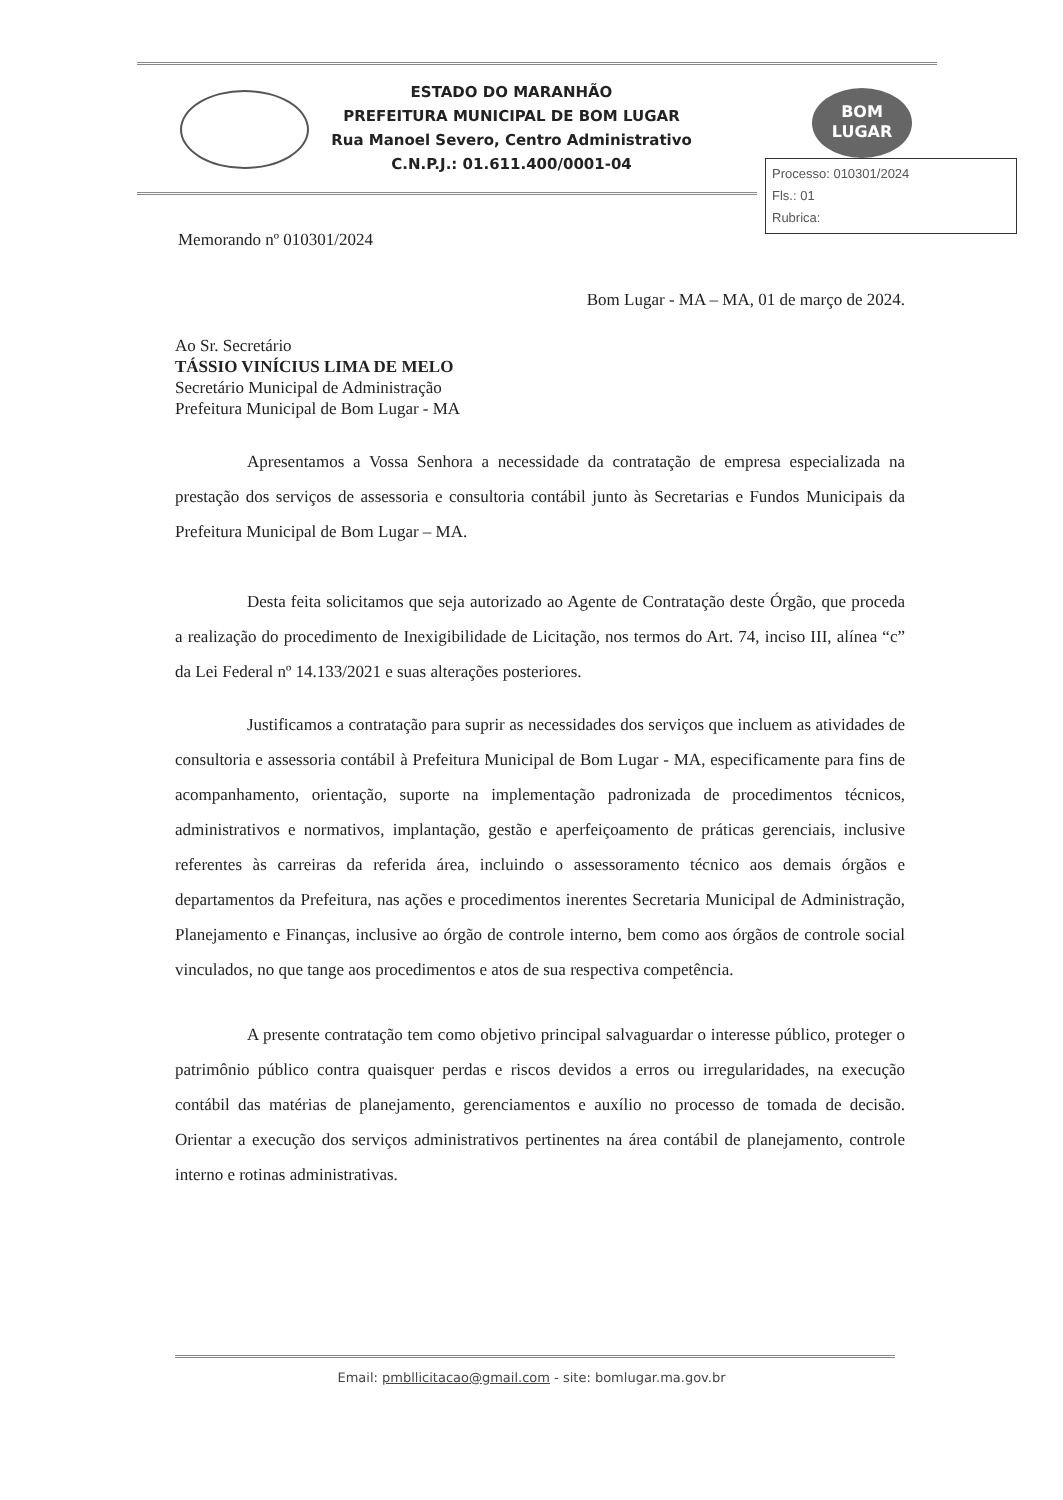BOM
LUGAR
ESTADO DO MARANHÃO
PREFEITURA MUNICIPAL DE BOM LUGAR
Rua Manoel Severo, Centro Administrativo
C.N.P.J.: 01.611.400/0001-04
Processo: 010301/2024
Fls.: 01
Rubrica:
Memorando nº 010301/2024
Bom Lugar - MA – MA, 01 de março de 2024.
Ao Sr. Secretário
TÁSSIO VINÍCIUS LIMA DE MELO
Secretário Municipal de Administração
Prefeitura Municipal de Bom Lugar - MA
Apresentamos a Vossa Senhora a necessidade da contratação de empresa especializada na prestação dos serviços de assessoria e consultoria contábil junto às Secretarias e Fundos Municipais da Prefeitura Municipal de Bom Lugar – MA.
Desta feita solicitamos que seja autorizado ao Agente de Contratação deste Órgão, que proceda a realização do procedimento de Inexigibilidade de Licitação, nos termos do Art. 74, inciso III, alínea “c” da Lei Federal nº 14.133/2021 e suas alterações posteriores.
Justificamos a contratação para suprir as necessidades dos serviços que incluem as atividades de consultoria e assessoria contábil à Prefeitura Municipal de Bom Lugar - MA, especificamente para fins de acompanhamento, orientação, suporte na implementação padronizada de procedimentos técnicos, administrativos e normativos, implantação, gestão e aperfeiçoamento de práticas gerenciais, inclusive referentes às carreiras da referida área, incluindo o assessoramento técnico aos demais órgãos e departamentos da Prefeitura, nas ações e procedimentos inerentes Secretaria Municipal de Administração, Planejamento e Finanças, inclusive ao órgão de controle interno, bem como aos órgãos de controle social vinculados, no que tange aos procedimentos e atos de sua respectiva competência.
A presente contratação tem como objetivo principal salvaguardar o interesse público, proteger o patrimônio público contra quaisquer perdas e riscos devidos a erros ou irregularidades, na execução contábil das matérias de planejamento, gerenciamentos e auxílio no processo de tomada de decisão. Orientar a execução dos serviços administrativos pertinentes na área contábil de planejamento, controle interno e rotinas administrativas.
Email: pmbllicitacao@gmail.com - site: bomlugar.ma.gov.br